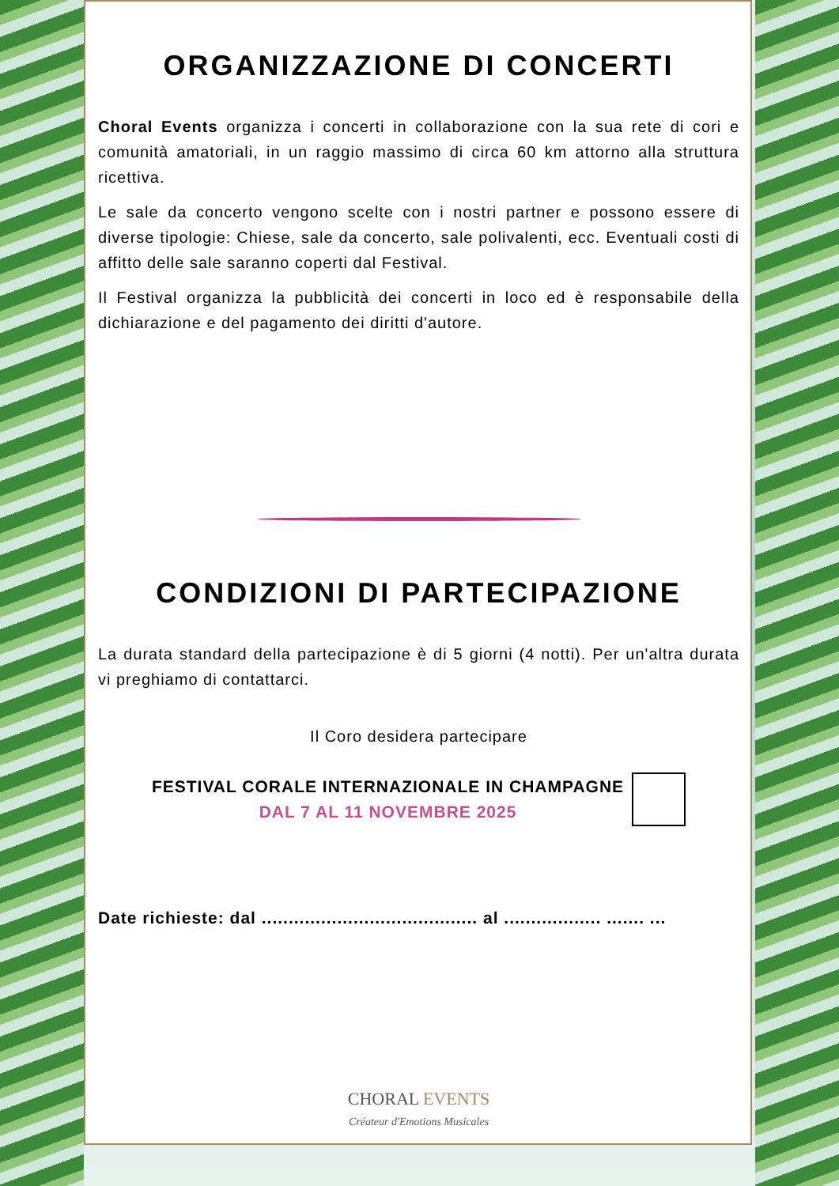ORGANIZZAZIONE DI CONCERTI
Choral Events organizza i concerti in collaborazione con la sua rete di cori e comunità amatoriali, in un raggio massimo di circa 60 km attorno alla struttura ricettiva.
Le sale da concerto vengono scelte con i nostri partner e possono essere di diverse tipologie: Chiese, sale da concerto, sale polivalenti, ecc. Eventuali costi di affitto delle sale saranno coperti dal Festival.
Il Festival organizza la pubblicità dei concerti in loco ed è responsabile della dichiarazione e del pagamento dei diritti d'autore.
CONDIZIONI DI PARTECIPAZIONE
La durata standard della partecipazione è di 5 giorni (4 notti). Per un'altra durata vi preghiamo di contattarci.
Il Coro desidera partecipare
FESTIVAL CORALE INTERNAZIONALE IN CHAMPAGNE
DAL 7 AL 11 NOVEMBRE 2025
Date richieste: dal ........................................ al .................. ....... ...
CHORAL EVENTS
Créateur d'Emotions Musicales